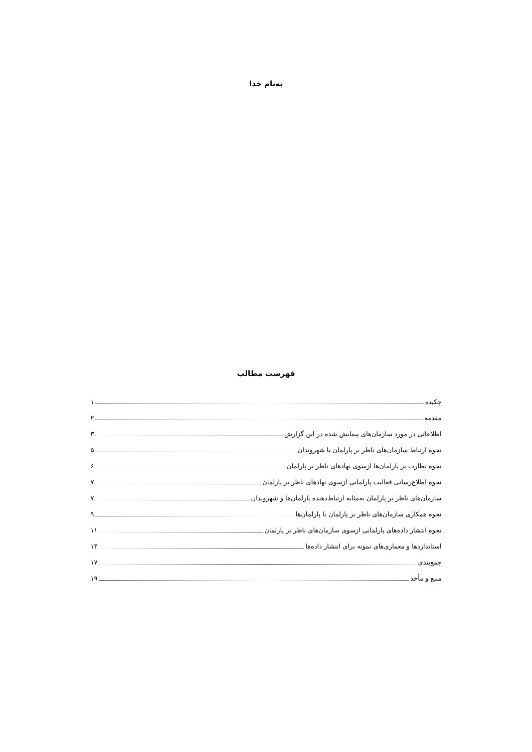به‌نام خدا
فهرست مطالب
چکیده ۱
مقدمه ۲
اطلاعاتی در مورد سازمان‌های پیمایش شده در این گزارش ۳
نحوه ارتباط سازمان‌های ناظر بر پارلمان با شهروندان ۵
نحوه نظارت بر پارلمان‌ها ازسوی نهادهای ناظر بر پارلمان ۶
نحوه اطلاع‌رسانی فعالیت پارلمانی ازسوی نهادهای ناظر بر پارلمان ۷
سازمان‌های ناظر بر پارلمان به‌مثابه ارتباط‌دهنده پارلمان‌ها و شهروندان ۷
نحوه همکاری سازمان‌های ناظر بر پارلمان با پارلمان‌ها ۹
نحوه انتشار داده‌های پارلمانی ازسوی سازمان‌های ناظر بر پارلمان ۱۱
استانداردها و معماری‌های نمونه برای انتشار داده‌ها ۱۴
جمع‌بندی ۱۷
منبع و مأخذ ۱۹